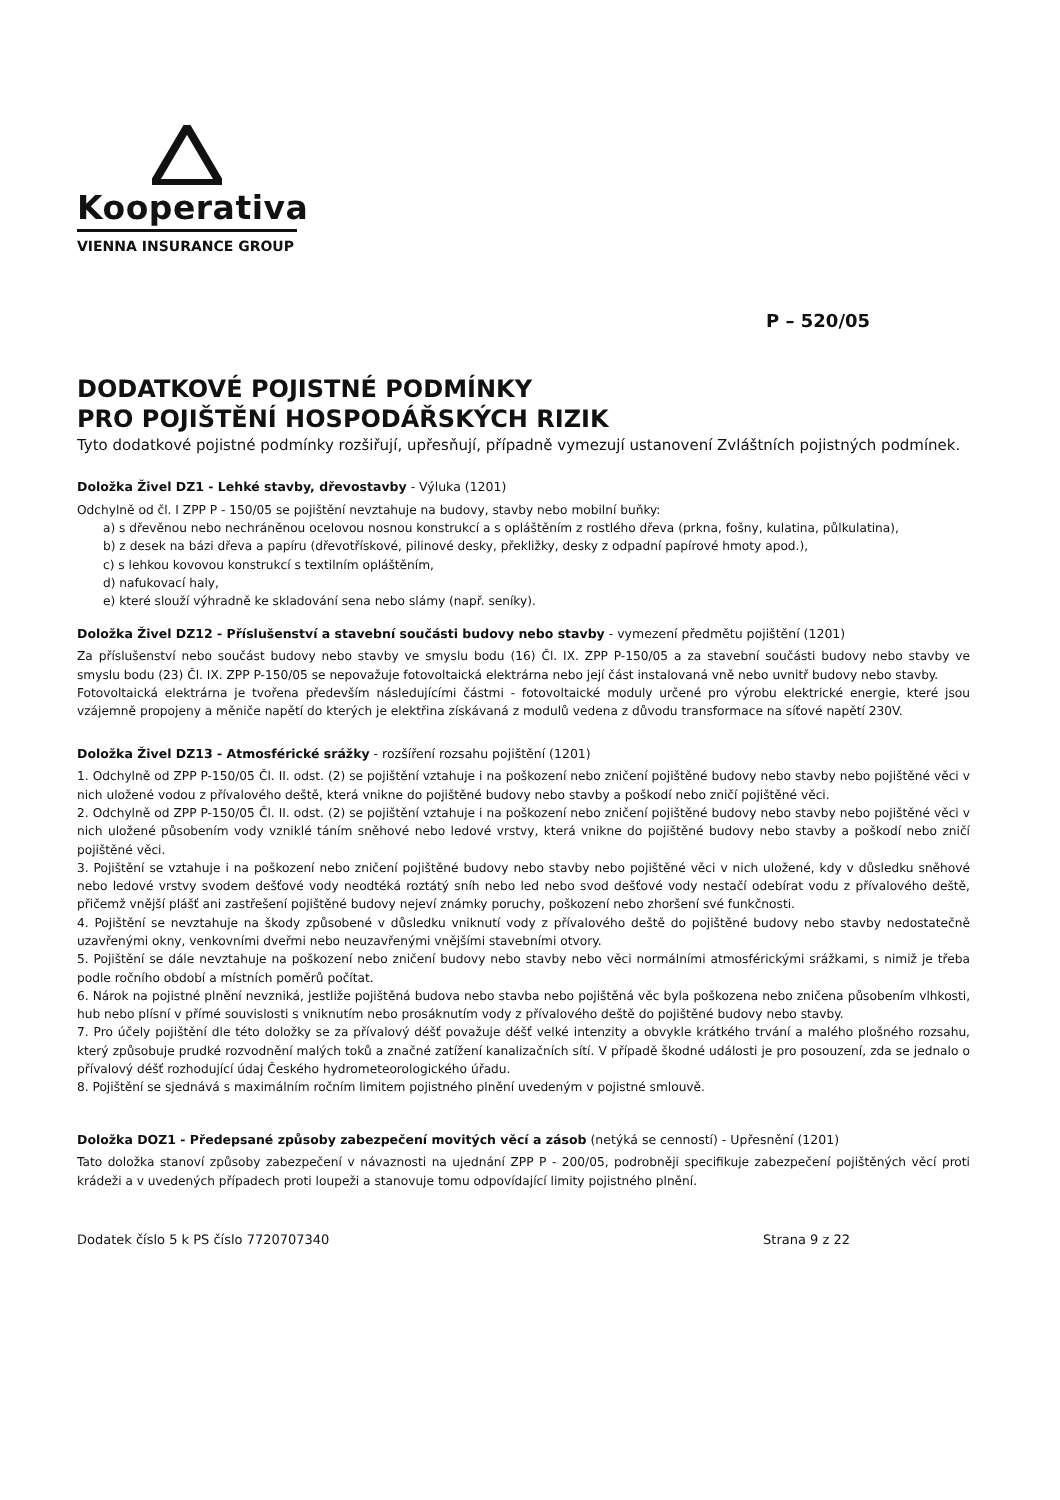Kooperativa
VIENNA INSURANCE GROUP
P – 520/05
DODATKOVÉ POJISTNÉ PODMÍNKY
PRO POJIŠTĚNÍ HOSPODÁŘSKÝCH RIZIK
Tyto dodatkové pojistné podmínky rozšiřují, upřesňují, případně vymezují ustanovení Zvláštních pojistných podmínek.
Doložka Živel DZ1 - Lehké stavby, dřevostavby - Výluka (1201)
Odchylně od čl. I ZPP P - 150/05 se pojištění nevztahuje na budovy, stavby nebo mobilní buňky:
a) s dřevěnou nebo nechráněnou ocelovou nosnou konstrukcí a s opláštěním z rostlého dřeva (prkna, fošny, kulatina, půlkulatina),
b) z desek na bázi dřeva a papíru (dřevotřískové, pilinové desky, překližky, desky z odpadní papírové hmoty apod.),
c) s lehkou kovovou konstrukcí s textilním opláštěním,
d) nafukovací haly,
e) které slouží výhradně ke skladování sena nebo slámy (např. seníky).
Doložka Živel DZ12 - Příslušenství a stavební součásti budovy nebo stavby - vymezení předmětu pojištění (1201)
Za příslušenství nebo součást budovy nebo stavby ve smyslu bodu (16) Čl. IX. ZPP P-150/05 a za stavební součásti budovy nebo stavby ve smyslu bodu (23) Čl. IX. ZPP P-150/05 se nepovažuje fotovoltaická elektrárna nebo její část instalovaná vně nebo uvnitř budovy nebo stavby.
Fotovoltaická elektrárna je tvořena především následujícími částmi - fotovoltaické moduly určené pro výrobu elektrické energie, které jsou vzájemně propojeny a měniče napětí do kterých je elektřina získávaná z modulů vedena z důvodu transformace na síťové napětí 230V.
Doložka Živel DZ13 - Atmosférické srážky - rozšíření rozsahu pojištění (1201)
1. Odchylně od ZPP P-150/05 Čl. II. odst. (2) se pojištění vztahuje i na poškození nebo zničení pojištěné budovy nebo stavby nebo pojištěné věci v nich uložené vodou z přívalového deště, která vnikne do pojištěné budovy nebo stavby a poškodí nebo zničí pojištěné věci.
2. Odchylně od ZPP P-150/05 Čl. II. odst. (2) se pojištění vztahuje i na poškození nebo zničení pojištěné budovy nebo stavby nebo pojištěné věci v nich uložené působením vody vzniklé táním sněhové nebo ledové vrstvy, která vnikne do pojištěné budovy nebo stavby a poškodí nebo zničí pojištěné věci.
3. Pojištění se vztahuje i na poškození nebo zničení pojištěné budovy nebo stavby nebo pojištěné věci v nich uložené, kdy v důsledku sněhové nebo ledové vrstvy svodem dešťové vody neodtéká roztátý sníh nebo led nebo svod dešťové vody nestačí odebírat vodu z přívalového deště, přičemž vnější plášť ani zastřešení pojištěné budovy nejeví známky poruchy, poškození nebo zhoršení své funkčnosti.
4. Pojištění se nevztahuje na škody způsobené v důsledku vniknutí vody z přívalového deště do pojištěné budovy nebo stavby nedostatečně uzavřenými okny, venkovními dveřmi nebo neuzavřenými vnějšími stavebními otvory.
5. Pojištění se dále nevztahuje na poškození nebo zničení budovy nebo stavby nebo věci normálními atmosférickými srážkami, s nimiž je třeba podle ročního období a místních poměrů počítat.
6. Nárok na pojistné plnění nevzniká, jestliže pojištěná budova nebo stavba nebo pojištěná věc byla poškozena nebo zničena působením vlhkosti, hub nebo plísní v přímé souvislosti s vniknutím nebo prosáknutím vody z přívalového deště do pojištěné budovy nebo stavby.
7. Pro účely pojištění dle této doložky se za přívalový déšť považuje déšť velké intenzity a obvykle krátkého trvání a malého plošného rozsahu, který způsobuje prudké rozvodnění malých toků a značné zatížení kanalizačních sítí. V případě škodné události je pro posouzení, zda se jednalo o přívalový déšť rozhodující údaj Českého hydrometeorologického úřadu.
8. Pojištění se sjednává s maximálním ročním limitem pojistného plnění uvedeným v pojistné smlouvě.
Doložka DOZ1 - Předepsané způsoby zabezpečení movitých věcí a zásob (netýká se cenností) - Upřesnění (1201)
Tato doložka stanoví způsoby zabezpečení v návaznosti na ujednání ZPP P - 200/05, podrobněji specifikuje zabezpečení pojištěných věcí proti krádeži a v uvedených případech proti loupeži a stanovuje tomu odpovídající limity pojistného plnění.
Dodatek číslo 5 k PS číslo 7720707340 Strana 9 z 22